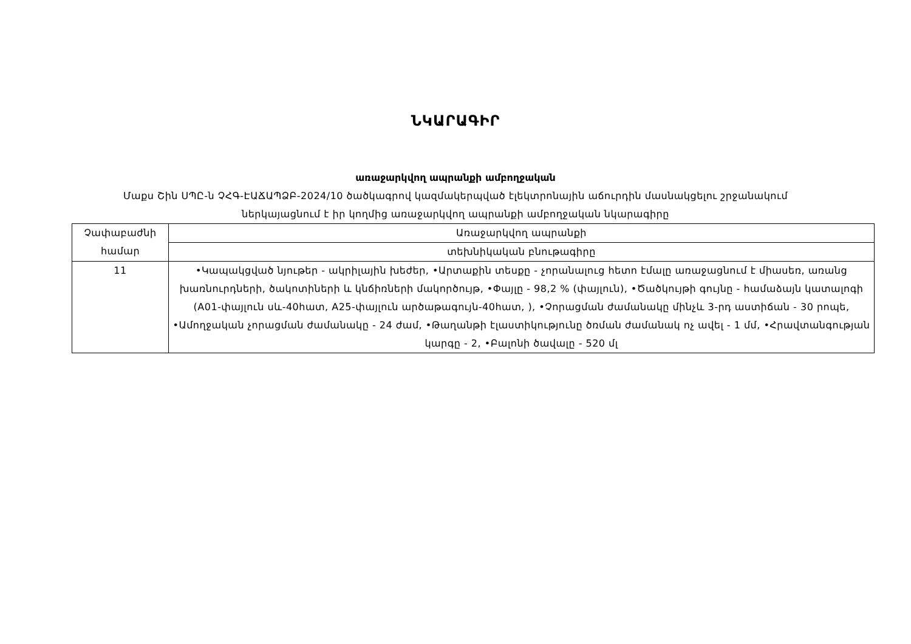ՆԿԱՐԱԳԻՐ
առաջարկվող ապրանքի ամբողջական
Մաքս Շին ՍՊԸ-ն ՉՀԳ-ԷԱՃԱՊՁԲ-2024/10 ծածկագրով կազմակերպված էլեկտրոնային աճուրդին մասնակցելու շրջանակում
ներկայացնում է իր կողմից առաջարկվող ապրանքի ամբողջական նկարագիրը
| Չափաբաժնի համար | Առաջարկվող ապրանքի |
| | տեխնիկական բնութագիրը |
| 11 | •Կապակցված նյութեր - ակրիլային խեժեր, •Արտաքին տեսքը - չորանալուց հետո էմալը առաջացնում է միասեռ, առանց խառնուրդների, ծակոտիների և կնճիռների մակործույթ, •Փայլը - 98,2 % (փայլուն), •Ծածկույթի գույնը - համաձայն կատալոգի (A01-փայլուն սև-40հատ, A25-փայլուն արծաթագույն-40հատ, ), •Չորացման ժամանակը մինչև 3-րդ աստիճան - 30 րոպե, •Ամողջական չորացման ժամանակը - 24 ժամ, •Թաղանթի էլաստիկությունը ծռման ժամանակ ոչ ավել - 1 մմ, •Հրավտանգության կարգը - 2, •Բալոնի ծավալը - 520 մլ |